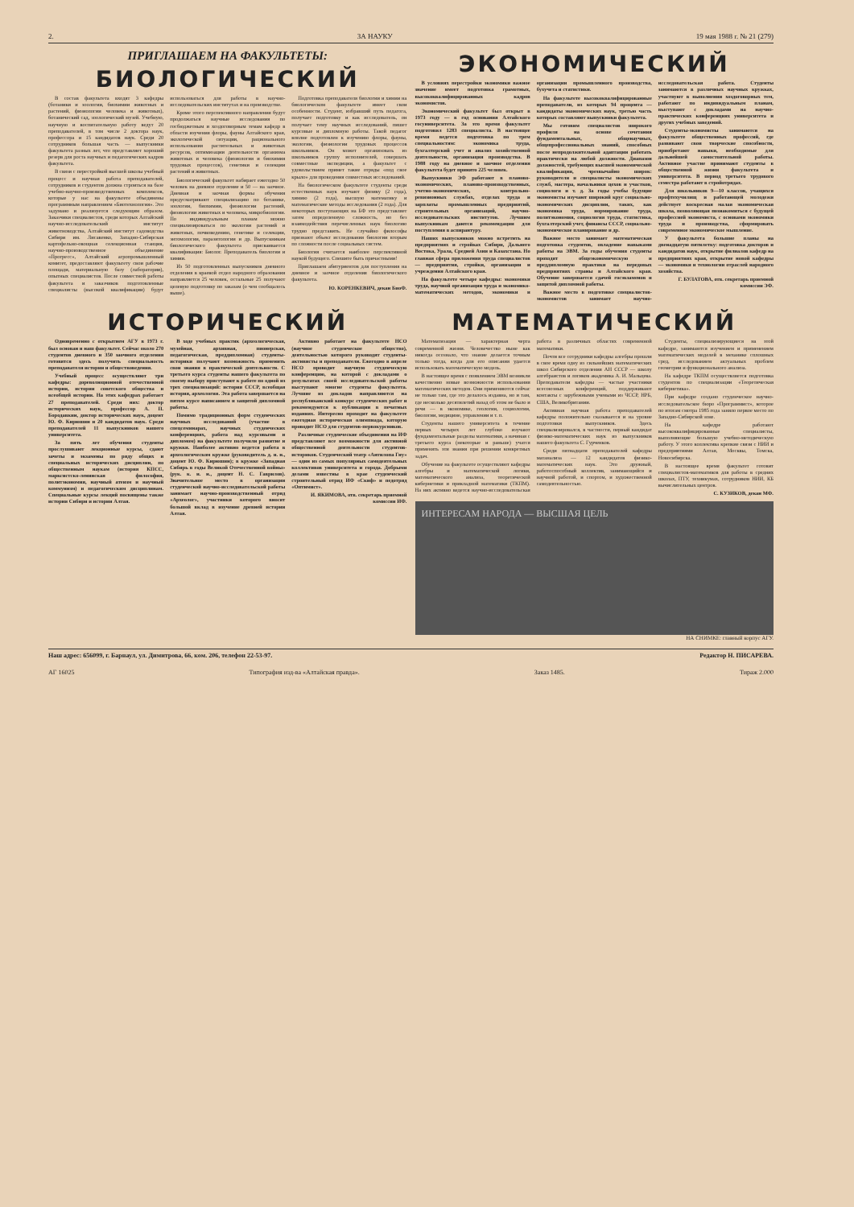2. ЗА НАУКУ 19 мая 1988 г. № 21 (279)
ПРИГЛАШАЕМ НА ФАКУЛЬТЕТЫ:
БИОЛОГИЧЕСКИЙ
В состав факультета входят 3 кафедры (ботаники и зоологии, биохимии животных и растений, физиологии человека и животных), ботанический сад, зоологический музей. Учебную, научную и воспитательную работу ведут 20 преподавателей, в том числе 2 доктора наук, профессора и 15 кандидатов наук. Среди 20 сотрудников большая часть — выпускники факультета разных лет, что представляет хороший резерв для роста научных и педагогических кадров факультета.
В связи с перестройкой высшей школы учебный процесс и научная работа преподавателей, сотрудников и студентов должна строиться на базе учебно-научно-производственных комплексов, которые у нас на факультете объединены программным направлением «Биотехнология». Это задумано и реализуется следующим образом. Заказчики специалистов, среди которых Алтайский научно-исследовательский институт животноводства, Алтайский институт садоводства Сибири им. Лисавенко, Западно-Сибирская картофельно-овощная селекционная станция, научно-производственное объединение «Прогресс», Алтайский агропромышленный комитет, предоставляют факультету свои рабочие площади, материальную базу (лаборатории), опытных специалистов. После совместной работы факультета и заказчиков подготовленные специалисты (высокой квалификации) будут использоваться для работы в научно-исследовательских институтах и на производстве.
Кроме этого перспективного направления будут продолжаться научные исследования по госбюджетным и хоздоговорным темам кафедр в области изучения флоры, фауны Алтайского края, экологической ситуации, рационального использования растительных и животных ресурсов, оптимизации деятельности организма животных и человека (физиология и биохимия трудовых процессов), генетики и селекции растений и животных.
Биологический факультет набирает ежегодно 50 человек на дневное отделение и 50 — на заочное. Дневная и заочная формы обучения предусматривают специализацию по ботанике, зоологии, биохимии, физиологии растений, физиологии животных и человека, микробиологии. По индивидуальным планам можно специализироваться по экологии растений и животных, почвоведению, генетике и селекции, энтомологии, паразитологии и др. Выпускникам биологического факультета присваивается квалификация: Биолог. Преподаватель биологии и химии.
Из 50 подготовленных выпускников дневного отделения в краевой отдел народного образования направляется 25 человек, остальные 25 получают целевую подготовку по заказам (о чем сообщалось выше).
Подготовка преподавателя биологии и химии на биологическом факультете имеет свои особенности. Студент, избравший путь педагога, получает подготовку и как исследователь, он получает тему научных исследований, пишет курсовые и дипломную работы. Такой педагог вполне подготовлен к изучению флоры, фауны, экологии, физиологии трудовых процессов школьников. Он может организовать из школьников группу исполнителей, совершать совместные экспедиции, а факультет с удовольствием примет такие отряды «под свое крыло» для проведения совместных исследований.
На биологическом факультете студенты среди естественных наук изучают физику (2 года), химию (2 года), высшую математику и математические методы исследования (2 года). Для некоторых поступающих на БФ это представляет затем определенную сложность, но без взаимодействия перечисленных наук биологию трудно представить. Не случайно философы признают объект исследования биологии вторым по сложности после социальных систем.
Биология считается наиболее перспективной наукой будущего. Спешите быть причастными!
Приглашаем абитуриентов для поступления на дневное и заочное отделения биологического факультета.
Ю. КОРЕНКЕВИЧ, декан БиоФ.
ЭКОНОМИЧЕСКИЙ
В условиях перестройки экономики важное значение имеет подготовка грамотных, высококвалифицированных кадров экономистов.
Экономический факультет был открыт в 1973 году — в год основания Алтайского госуниверситета. За это время факультет подготовил 1283 специалиста. В настоящее время ведется подготовка по трем специальностям: экономика труда, бухгалтерский учет и анализ хозяйственной деятельности, организация производства. В 1988 году на дневное и заочное отделения факультета будет принято 225 человек.
Выпускники ЭФ работают в планово-экономических, планово-производственных, учетно-экономических, контрольно-ревизионных службах, отделах труда и зарплаты промышленных предприятий, строительных организаций, научно-исследовательских институтов. Лучшим выпускникам даются рекомендации для поступления в аспирантуру.
Наших выпускников можно встретить на предприятиях и стройках Сибири, Дальнего Востока, Урала, Средней Азии и Казахстана. Но главная сфера приложения труда специалистов — предприятия, стройки, организации и учреждения Алтайского края.
На факультете четыре кафедры: экономики труда, научной организации труда и экономико-математических методов, экономики и организации промышленного производства, бухучета и статистики.
На факультете высококвалифицированные преподаватели, из которых 94 процента — кандидаты экономических наук, третью часть которых составляют выпускники факультета.
Мы готовим специалистов широкого профиля на основе сочетания фундаментальных, общенаучных, общепрофессиональных знаний, способных после непродолжительной адаптации работать практически на любой должности. Диапазон должностей, требующих высшей экономической квалификации, чрезвычайно широк: руководители и специалисты экономических служб, мастера, начальники цехов и участков, социологи и т. д. За годы учебы будущие экономисты изучают широкий круг социально-экономических дисциплин, таких, как экономика труда, нормирование труда, политэкономия, социология труда, статистика, бухгалтерский учет, финансы СССР, социально-экономическое планирование и др.
Важное место занимает математическая подготовка студентов, овладение навыками работы на ЭВМ. За годы обучения студенты проходят общеэкономическую и преддипломную практики на передовых предприятиях страны и Алтайского края. Обучение завершается сдачей госэкзаменов и защитой дипломной работы.
Важное место в подготовке специалистов-экономистов занимает научно-исследовательская работа. Студенты занимаются в различных научных кружках, участвуют в выполнении хоздоговорных тем, работают по индивидуальным планам, выступают с докладами на научно-практических конференциях университета и других учебных заведений.
Студенты-экономисты занимаются на факультете общественных профессий, где развивают свои творческие способности, приобретают навыки, необходимые для дальнейшей самостоятельной работы. Активное участие принимают студенты в общественной жизни факультета и университета. В период третьего трудового семестра работают в стройотрядах.
Для школьников 9—10 классов, учащихся профтехучилищ и работающей молодежи действует воскресная малая экономическая школа, позволяющая познакомиться с будущей профессией экономиста, с основами экономики труда и производства, сформировать современное экономическое мышление.
У факультета большие планы на двенадцатую пятилетку: подготовка докторов и кандидатов наук, открытие филиалов кафедр на предприятиях края, открытие новой кафедры — экономики и технологии отраслей народного хозяйства.
Г. БУЛАТОВА, отв. секретарь приемной комиссии ЭФ.
ИСТОРИЧЕСКИЙ
Одновременно с открытием АГУ в 1973 г. был основан и наш факультет. Сейчас около 270 студентов дневного и 350 заочного отделения готовятся здесь получить специальность преподавателя истории и обществоведения.
Учебный процесс осуществляют три кафедры: дореволюционной отечественной истории, истории советского общества и всеобщей истории. На этих кафедрах работает 27 преподавателей. Среди них: доктор исторических наук, профессор А. П. Бородавкин, доктор исторических наук, доцент Ю. Ф. Кирюшин и 20 кандидатов наук. Среди преподавателей 11 выпускников нашего университета.
За пять лет обучения студенты прослушивают лекционные курсы, сдают зачеты и экзамены по ряду общих и специальных исторических дисциплин, по общественным наукам (история КПСС, марксистско-ленинская философия, политэкономия, научный атеизм и научный коммунизм) и педагогическим дисциплинам. Специальные курсы лекций посвящены также истории Сибири и истории Алтая.
В ходе учебных практик (археологическая, музейная, архивная, пионерская, педагогическая, преддипломная) студенты-историки получают возможность применить свои знания в практической деятельности. С третьего курса студенты нашего факультета по своему выбору приступают к работе по одной из трех специализаций: история СССР, всеобщая история, археология. Эта работа завершается на пятом курсе написанием и защитой дипломной работы.
Помимо традиционных форм студенческих научных исследований (участие в спецсеминарах, научных студенческих конференциях, работа над курсовыми и дипломом) на факультете получили развитие и кружки. Наиболее активно ведется работа в археологическом кружке (руководитель д. и. н., доцент Ю. Ф. Кирюшин); в кружке «Западная Сибирь в годы Великой Отечественной войны» (рук. к. и. н., доцент Н. С. Гаврилов). Значительное место в организации студенческой научно-исследовательской работы занимает научно-производственный отряд «Археолог», участники которого вносят большой вклад в изучение древней истории Алтая.
Активно работает на факультете НСО (научное студенческое общество), деятельностью которого руководят студенты-активисты и преподаватели. Ежегодно в апреле НСО проводит научную студенческую конференцию, на которой с докладами о результатах своей исследовательской работы выступают многие студенты факультета. Лучшие из докладов направляются на республиканский конкурс студенческих работ и рекомендуются к публикации в печатных изданиях. Интересно проходит на факультете ежегодная историческая олимпиада, которую проводит НСО для студентов-первокурсников.
Различные студенческие объединения на ИФ представляют все возможности для активной общественной деятельности студентов-историков. Студенческий театр «Антилопа Гну» — один из самых популярных самодеятельных коллективов университета и города. Добрыми делами известны в крае студенческий строительный отряд ИФ «Скиф» и педотряд «Оптимист».
И. ЯКИМОВА, отв. секретарь приемной комиссии ИФ.
МАТЕМАТИЧЕСКИЙ
Математизация — характерная черта современной жизни. Человечество ныне как никогда осознало, что знание делается точным только тогда, когда для его описания удается использовать математическую модель.
В настоящее время с появлением ЭВМ возникли качественно новые возможности использования математических методов. Они применяются сейчас не только там, где это делалось издавна, но и там, где несколько десятилетий назад об этом не было и речи — в экономике, геологии, социологии, биологии, медицине, управлении и т. п.
Студенты нашего университета в течение первых четырех лет глубоко изучают фундаментальные разделы математики, а начиная с третьего курса (некоторые и раньше) учатся применять эти знания при решении конкретных задач.
Обучение на факультете осуществляют кафедры алгебры и математической логики, математического анализа, теоретической кибернетики и прикладной математики (ТКПМ). На них активно ведется научно-исследовательская работа в различных областях современной математики.
Почти все сотрудники кафедры алгебры прошли в свое время одну из сильнейших математических школ Сибирского отделения АН СССР — школу алгебраистов и логиков академика А. И. Мальцева. Преподаватели кафедры — частые участники всесоюзных конференций, поддерживают контакты с зарубежными учеными из ЧССР, НРБ, США, Великобритании.
Активная научная работа преподавателей кафедры положительно сказывается и на уровне подготовки выпускников. Здесь специализировался, в частности, первый кандидат физико-математических наук из выпускников нашего факультета С. Гурченков.
Среди пятнадцати преподавателей кафедры матанализа — 12 кандидатов физико-математических наук. Это дружный, работоспособный коллектив, занимающийся и научной работой, и спортом, и художественной самодеятельностью.
Студенты, специализирующиеся на этой кафедре, занимаются изучением и применением математических моделей в механике сплошных сред, исследованием актуальных проблем геометрии и функционального анализа.
На кафедре ТКПМ осуществляется подготовка студентов по специализации «Теоретическая кибернетика».
При кафедре создано студенческое научно-исследовательское бюро «Программист», которое по итогам смотра 1985 года заняло первое место по Западно-Сибирской зоне.
На кафедре работают высококвалифицированные специалисты, выполняющие большую учебно-методическую работу. У этого коллектива крепкие связи с НИИ и предприятиями Алтая, Москвы, Томска, Новосибирска.
В настоящее время факультет готовит специалистов-математиков для работы в средних школах, ПТУ, техникумах, сотрудников НИИ, КБ вычислительных центров.
С. КУЗИКОВ, декан МФ.
ИНТЕРЕСАМ НАРОДА — ВЫСШАЯ ЦЕЛЬ
НА СНИМКЕ: главный корпус АГУ.
Наш адрес: 656099, г. Барнаул, ул. Димитрова, 66, ком. 206, телефон 22-53-97. Редактор Н. ПИСАРЕВА.
АГ 16025 Типография изд-ва «Алтайская правда». Заказ 1485. Тираж 2.000